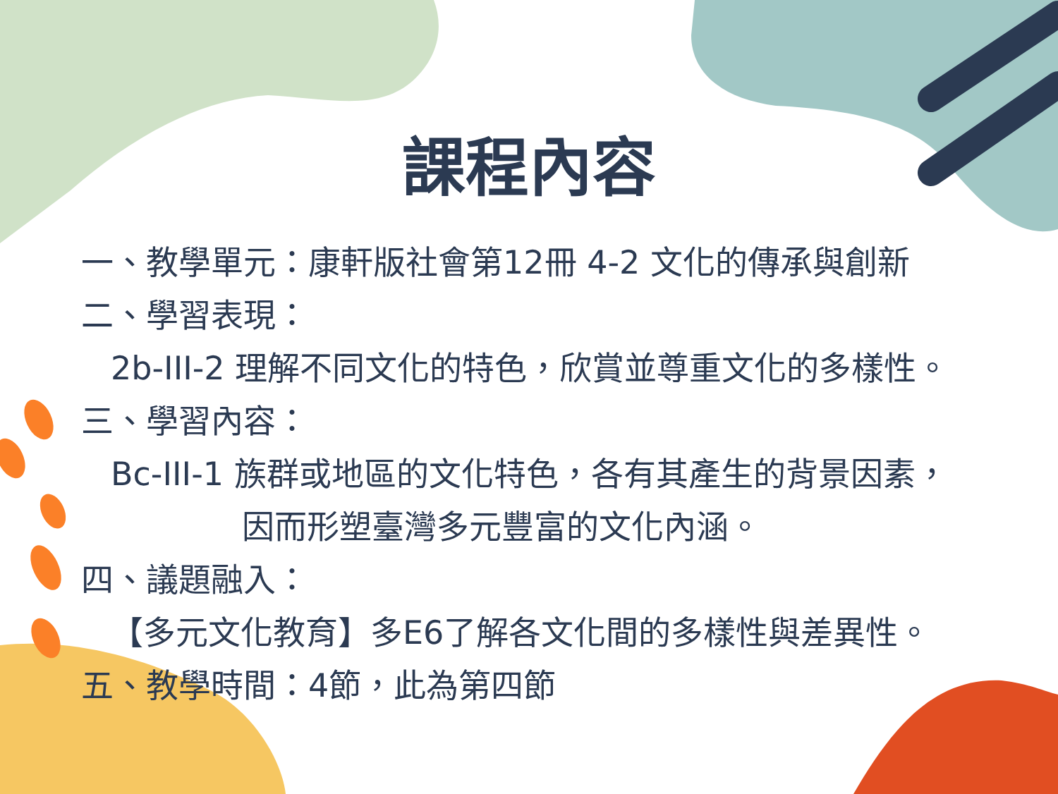課程內容
一、教學單元：康軒版社會第12冊 4-2 文化的傳承與創新
二、學習表現：
2b-III-2 理解不同文化的特色，欣賞並尊重文化的多樣性。
三、學習內容：
Bc-III-1 族群或地區的文化特色，各有其產生的背景因素，
因而形塑臺灣多元豐富的文化內涵。
四、議題融入：
【多元文化教育】多E6了解各文化間的多樣性與差異性。
五、教學時間：4節，此為第四節